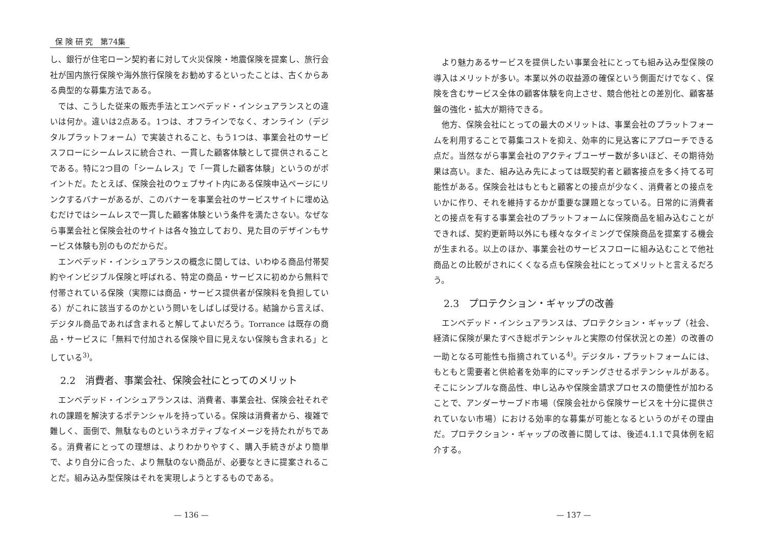保 険 研 究　第74集
し、銀行が住宅ローン契約者に対して火災保険・地震保険を提案し、旅行会社が国内旅行保険や海外旅行保険をお勧めするといったことは、古くからある典型的な募集方法である。
では、こうした従来の販売手法とエンベデッド・インシュアランスとの違いは何か。違いは2点ある。1つは、オフラインでなく、オンライン（デジタルプラットフォーム）で実装されること、もう1つは、事業会社のサービスフローにシームレスに統合され、一貫した顧客体験として提供されることである。特に2つ目の「シームレス」で「一貫した顧客体験」というのがポイントだ。たとえば、保険会社のウェブサイト内にある保険申込ページにリンクするバナーがあるが、このバナーを事業会社のサービスサイトに埋め込むだけではシームレスで一貫した顧客体験という条件を満たさない。なぜなら事業会社と保険会社のサイトは各々独立しており、見た目のデザインもサービス体験も別のものだからだ。
エンベデッド・インシュアランスの概念に関しては、いわゆる商品付帯契約やインビジブル保険と呼ばれる、特定の商品・サービスに初めから無料で付帯されている保険（実際には商品・サービス提供者が保険料を負担している）がこれに該当するのかという問いをしばしば受ける。結論から言えば、デジタル商品であれば含まれると解してよいだろう。Torrance は既存の商品・サービスに「無料で付加される保険や目に見えない保険も含まれる」としている<sup>3)</sup>。
2.2　消費者、事業会社、保険会社にとってのメリット
エンベデッド・インシュアランスは、消費者、事業会社、保険会社それぞれの課題を解決するポテンシャルを持っている。保険は消費者から、複雑で難しく、面倒で、無駄なものというネガティブなイメージを持たれがちである。消費者にとっての理想は、よりわかりやすく、購入手続きがより簡単で、より自分に合った、より無駄のない商品が、必要なときに提案されることだ。組み込み型保険はそれを実現しようとするものである。
— 136 —
より魅力あるサービスを提供したい事業会社にとっても組み込み型保険の導入はメリットが多い。本業以外の収益源の確保という側面だけでなく、保険を含むサービス全体の顧客体験を向上させ、競合他社との差別化、顧客基盤の強化・拡大が期待できる。
他方、保険会社にとっての最大のメリットは、事業会社のプラットフォームを利用することで募集コストを抑え、効率的に見込客にアプローチできる点だ。当然ながら事業会社のアクティブユーザー数が多いほど、その期待効果は高い。また、組み込み先によっては既契約者と顧客接点を多く持てる可能性がある。保険会社はもともと顧客との接点が少なく、消費者との接点をいかに作り、それを維持するかが重要な課題となっている。日常的に消費者との接点を有する事業会社のプラットフォームに保険商品を組み込むことができれば、契約更新時以外にも様々なタイミングで保険商品を提案する機会が生まれる。以上のほか、事業会社のサービスフローに組み込むことで他社商品との比較がされにくくなる点も保険会社にとってメリットと言えるだろう。
2.3　プロテクション・ギャップの改善
エンベデッド・インシュアランスは、プロテクション・ギャップ（社会、経済に保険が果たすべき総ポテンシャルと実際の付保状況との差）の改善の一助となる可能性も指摘されている<sup>4)</sup>。デジタル・プラットフォームには、もともと需要者と供給者を効率的にマッチングさせるポテンシャルがある。そこにシンプルな商品性、申し込みや保険金請求プロセスの簡便性が加わることで、アンダーサーブド市場（保険会社から保険サービスを十分に提供されていない市場）における効率的な募集が可能となるというのがその理由だ。プロテクション・ギャップの改善に関しては、後述4.1.1で具体例を紹介する。
— 137 —